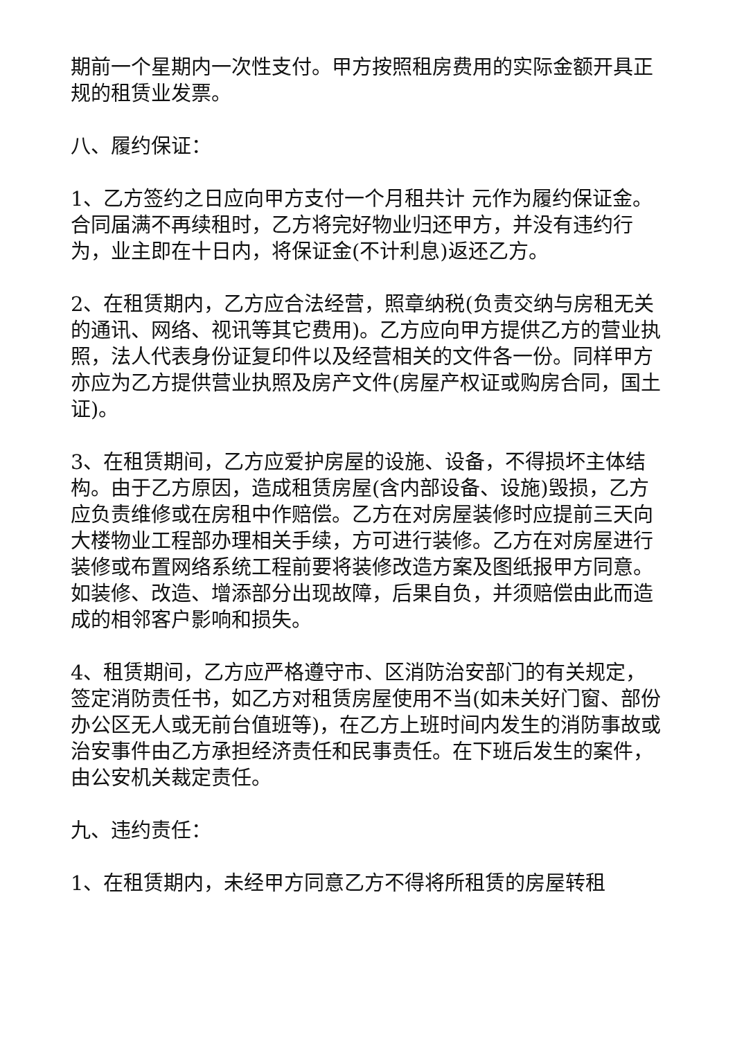期前一个星期内一次性支付。甲方按照租房费用的实际金额开具正规的租赁业发票。
八、履约保证：
1、乙方签约之日应向甲方支付一个月租共计 元作为履约保证金。合同届满不再续租时，乙方将完好物业归还甲方，并没有违约行为，业主即在十日内，将保证金(不计利息)返还乙方。
2、在租赁期内，乙方应合法经营，照章纳税(负责交纳与房租无关的通讯、网络、视讯等其它费用)。乙方应向甲方提供乙方的营业执照，法人代表身份证复印件以及经营相关的文件各一份。同样甲方亦应为乙方提供营业执照及房产文件(房屋产权证或购房合同，国土证)。
3、在租赁期间，乙方应爱护房屋的设施、设备，不得损坏主体结构。由于乙方原因，造成租赁房屋(含内部设备、设施)毁损，乙方应负责维修或在房租中作赔偿。乙方在对房屋装修时应提前三天向大楼物业工程部办理相关手续，方可进行装修。乙方在对房屋进行装修或布置网络系统工程前要将装修改造方案及图纸报甲方同意。如装修、改造、增添部分出现故障，后果自负，并须赔偿由此而造成的相邻客户影响和损失。
4、租赁期间，乙方应严格遵守市、区消防治安部门的有关规定，签定消防责任书，如乙方对租赁房屋使用不当(如未关好门窗、部份办公区无人或无前台值班等)，在乙方上班时间内发生的消防事故或治安事件由乙方承担经济责任和民事责任。在下班后发生的案件，由公安机关裁定责任。
九、违约责任：
1、在租赁期内，未经甲方同意乙方不得将所租赁的房屋转租